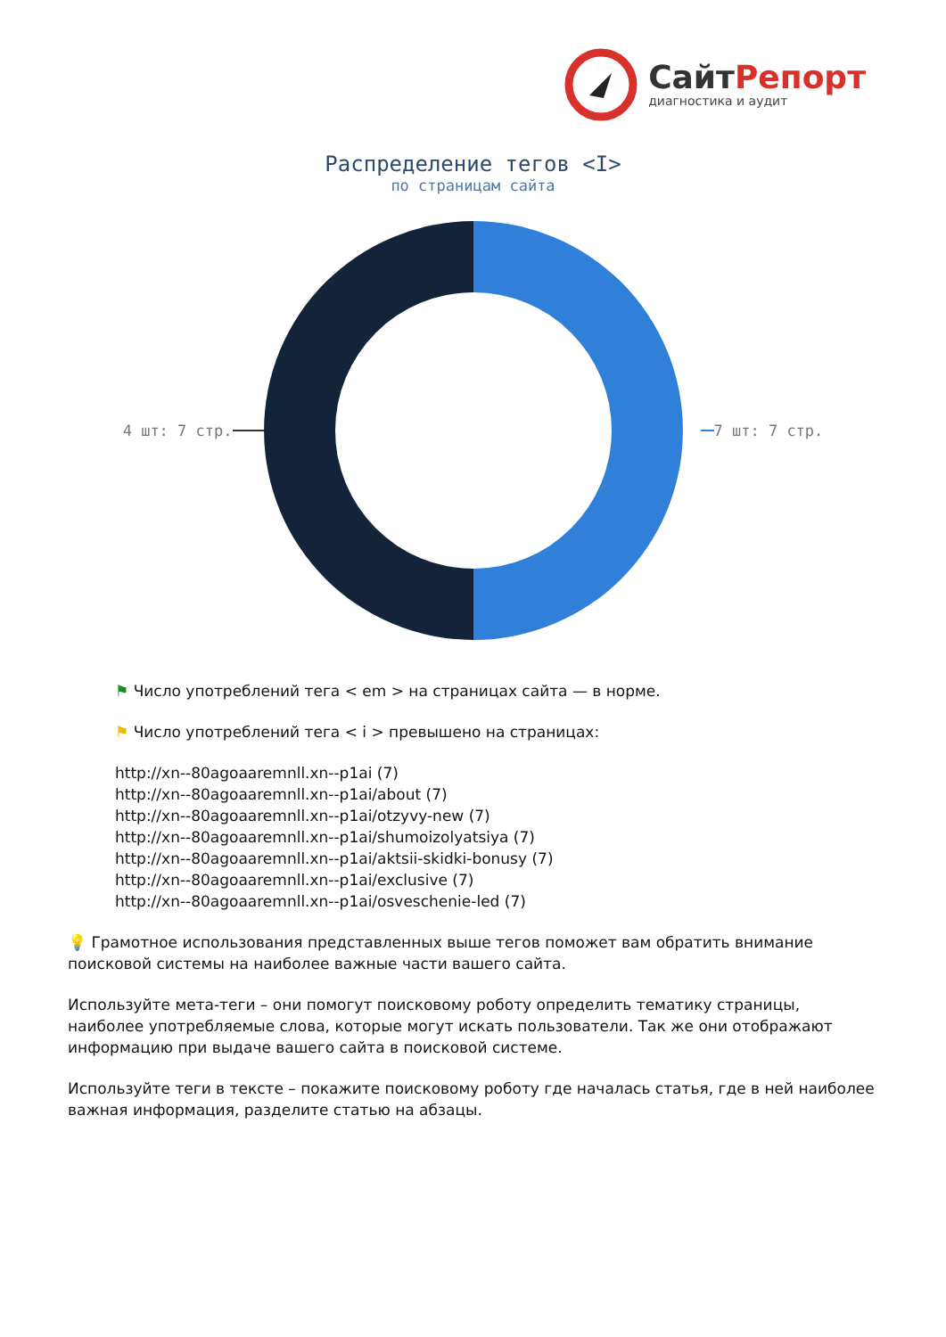СайтРепорт
диагностика и аудит
Распределение тегов <I>
по страницам сайта
4 шт: 7 стр. 7 шт: 7 стр.
⚑ Число употреблений тега < em > на страницах сайта — в норме.
⚑ Число употреблений тега < i > превышено на страницах:
http://xn--80agoaaremnll.xn--p1ai (7)
http://xn--80agoaaremnll.xn--p1ai/about (7)
http://xn--80agoaaremnll.xn--p1ai/otzyvy-new (7)
http://xn--80agoaaremnll.xn--p1ai/shumoizolyatsiya (7)
http://xn--80agoaaremnll.xn--p1ai/aktsii-skidki-bonusy (7)
http://xn--80agoaaremnll.xn--p1ai/exclusive (7)
http://xn--80agoaaremnll.xn--p1ai/osveschenie-led (7)
💡 Грамотное использования представленных выше тегов поможет вам обратить внимание поисковой системы на наиболее важные части вашего сайта.
Используйте мета-теги – они помогут поисковому роботу определить тематику страницы, наиболее употребляемые слова, которые могут искать пользователи. Так же они отображают информацию при выдаче вашего сайта в поисковой системе.
Используйте теги в тексте – покажите поисковому роботу где началась статья, где в ней наиболее важная информация, разделите статью на абзацы.